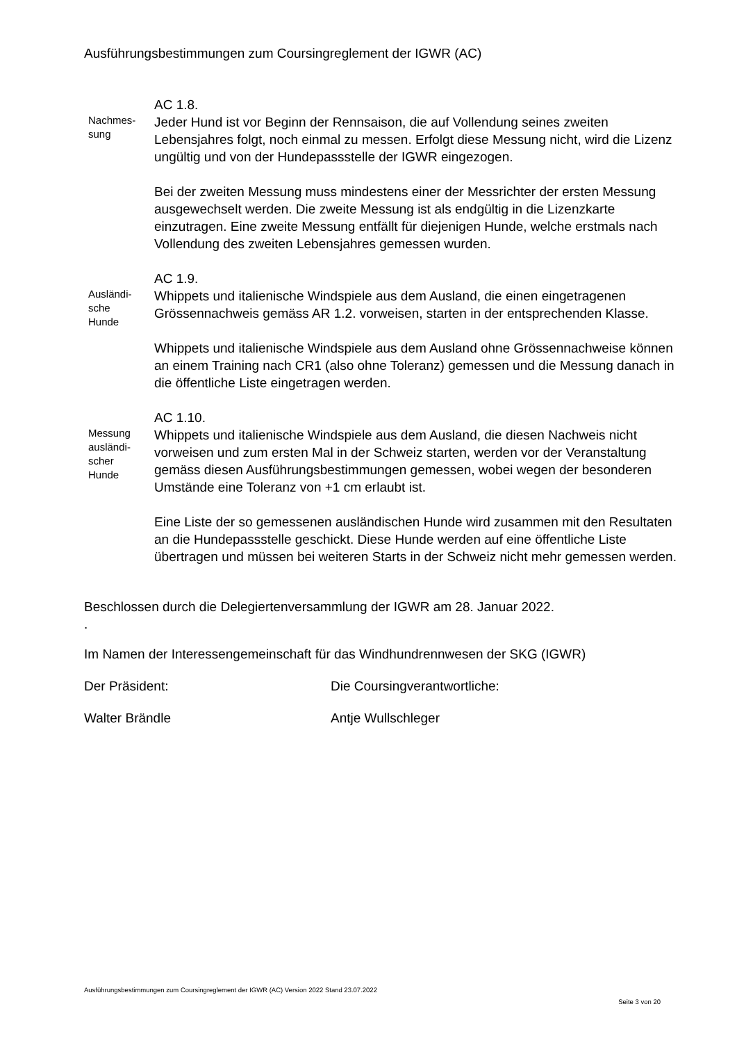Ausführungsbestimmungen zum Coursingreglement der IGWR (AC)
Nachmes-
sung
AC 1.8.
Jeder Hund ist vor Beginn der Rennsaison, die auf Vollendung seines zweiten Lebensjahres folgt, noch einmal zu messen. Erfolgt diese Messung nicht, wird die Lizenz ungültig und von der Hundepassstelle der IGWR eingezogen.
Bei der zweiten Messung muss mindestens einer der Messrichter der ersten Messung ausgewechselt werden. Die zweite Messung ist als endgültig in die Lizenzkarte einzutragen. Eine zweite Messung entfällt für diejenigen Hunde, welche erstmals nach Vollendung des zweiten Lebensjahres gemessen wurden.
Ausländi-
sche
Hunde
AC 1.9.
Whippets und italienische Windspiele aus dem Ausland, die einen eingetragenen Grössennachweis gemäss AR 1.2. vorweisen, starten in der entsprechenden Klasse.
Whippets und italienische Windspiele aus dem Ausland ohne Grössennachweise können an einem Training nach CR1 (also ohne Toleranz) gemessen und die Messung danach in die öffentliche Liste eingetragen werden.
Messung
ausländi-
scher
Hunde
AC 1.10.
Whippets und italienische Windspiele aus dem Ausland, die diesen Nachweis nicht vorweisen und zum ersten Mal in der Schweiz starten, werden vor der Veranstaltung gemäss diesen Ausführungsbestimmungen gemessen, wobei wegen der besonderen Umstände eine Toleranz von +1 cm erlaubt ist.
Eine Liste der so gemessenen ausländischen Hunde wird zusammen mit den Resultaten an die Hundepassstelle geschickt. Diese Hunde werden auf eine öffentliche Liste übertragen und müssen bei weiteren Starts in der Schweiz nicht mehr gemessen werden.
Beschlossen durch die Delegiertenversammlung der IGWR am 28. Januar 2022.
.
Im Namen der Interessengemeinschaft für das Windhundrennwesen der SKG (IGWR)
Der Präsident: Die Coursingverantwortliche:
Walter Brändle Antje Wullschleger
Ausführungsbestimmungen zum Coursingreglement der IGWR (AC) Version 2022 Stand 23.07.2022
Seite 3 von 20